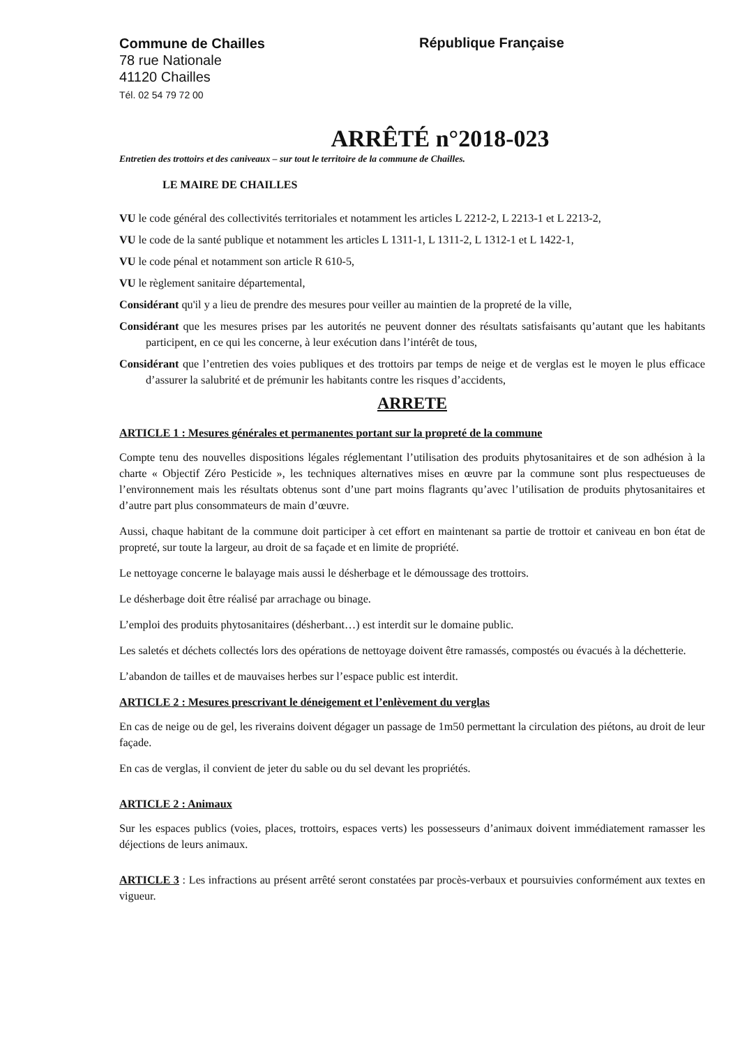Commune de Chailles
78 rue Nationale
41120 Chailles
Tél. 02 54 79 72 00
République Française
ARRÊTÉ n°2018-023
Entretien des trottoirs et des caniveaux – sur tout le territoire de la commune de Chailles.
LE MAIRE DE CHAILLES
VU le code général des collectivités territoriales et notamment les articles L 2212-2, L 2213-1 et L 2213-2,
VU le code de la santé publique et notamment les articles L 1311-1, L 1311-2, L 1312-1 et L 1422-1,
VU le code pénal et notamment son article R 610-5,
VU le règlement sanitaire départemental,
Considérant qu'il y a lieu de prendre des mesures pour veiller au maintien de la propreté de la ville,
Considérant que les mesures prises par les autorités ne peuvent donner des résultats satisfaisants qu’autant que les habitants participent, en ce qui les concerne, à leur exécution dans l’intérêt de tous,
Considérant que l’entretien des voies publiques et des trottoirs par temps de neige et de verglas est le moyen le plus efficace d’assurer la salubrité et de prémunir les habitants contre les risques d’accidents,
ARRETE
ARTICLE 1 : Mesures générales et permanentes portant sur la propreté de la commune
Compte tenu des nouvelles dispositions légales réglementant l’utilisation des produits phytosanitaires et de son adhésion à la charte « Objectif Zéro Pesticide », les techniques alternatives mises en œuvre par la commune sont plus respectueuses de l’environnement mais les résultats obtenus sont d’une part moins flagrants qu’avec l’utilisation de produits phytosanitaires et d’autre part plus consommateurs de main d’œuvre.
Aussi, chaque habitant de la commune doit participer à cet effort en maintenant sa partie de trottoir et caniveau en bon état de propreté, sur toute la largeur, au droit de sa façade et en limite de propriété.
Le nettoyage concerne le balayage mais aussi le désherbage et le démoussage des trottoirs.
Le désherbage doit être réalisé par arrachage ou binage.
L’emploi des produits phytosanitaires (désherbant…) est interdit sur le domaine public.
Les saletés et déchets collectés lors des opérations de nettoyage doivent être ramassés, compostés ou évacués à la déchetterie.
L’abandon de tailles et de mauvaises herbes sur l’espace public est interdit.
ARTICLE 2 : Mesures prescrivant le déneigement et l’enlèvement du verglas
En cas de neige ou de gel, les riverains doivent dégager un passage de 1m50 permettant la circulation des piétons, au droit de leur façade.
En cas de verglas, il convient de jeter du sable ou du sel devant les propriétés.
ARTICLE 2 : Animaux
Sur les espaces publics (voies, places, trottoirs, espaces verts) les possesseurs d’animaux doivent immédiatement ramasser les déjections de leurs animaux.
ARTICLE 3 : Les infractions au présent arrêté seront constatées par procès-verbaux et poursuivies conformément aux textes en vigueur.